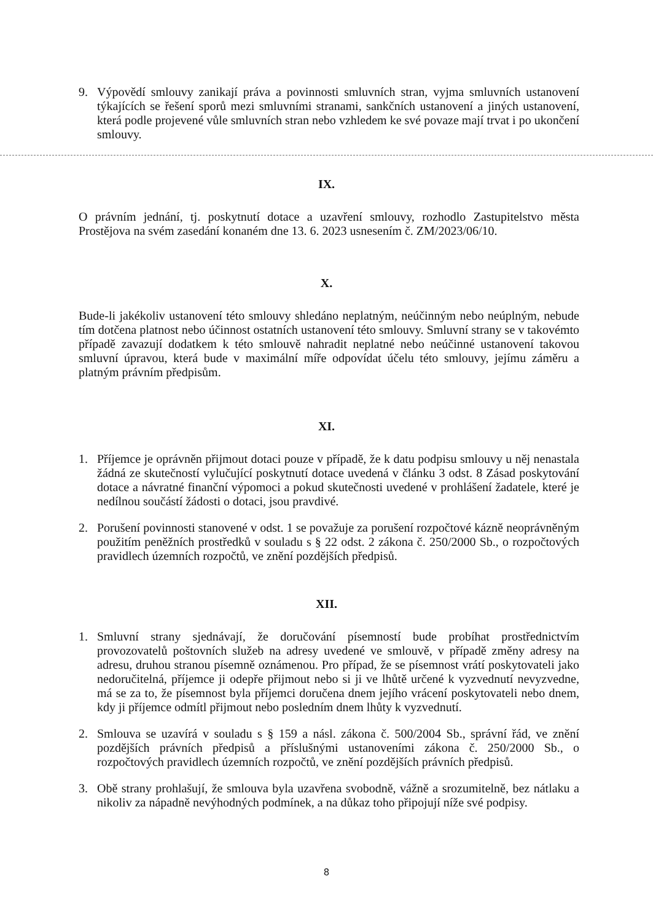9. Výpovědí smlouvy zanikají práva a povinnosti smluvních stran, vyjma smluvních ustanovení týkajících se řešení sporů mezi smluvními stranami, sankčních ustanovení a jiných ustanovení, která podle projevené vůle smluvních stran nebo vzhledem ke své povaze mají trvat i po ukončení smlouvy.
IX.
O právním jednání, tj. poskytnutí dotace a uzavření smlouvy, rozhodlo Zastupitelstvo města Prostějova na svém zasedání konaném dne 13. 6. 2023 usnesením č. ZM/2023/06/10.
X.
Bude-li jakékoliv ustanovení této smlouvy shledáno neplatným, neúčinným nebo neúplným, nebude tím dotčena platnost nebo účinnost ostatních ustanovení této smlouvy. Smluvní strany se v takovémto případě zavazují dodatkem k této smlouvě nahradit neplatné nebo neúčinné ustanovení takovou smluvní úpravou, která bude v maximální míře odpovídat účelu této smlouvy, jejímu záměru a platným právním předpisům.
XI.
1. Příjemce je oprávněn přijmout dotaci pouze v případě, že k datu podpisu smlouvy u něj nenastala žádná ze skutečností vylučující poskytnutí dotace uvedená v článku 3 odst. 8 Zásad poskytování dotace a návratné finanční výpomoci a pokud skutečnosti uvedené v prohlášení žadatele, které je nedílnou součástí žádosti o dotaci, jsou pravdivé.
2. Porušení povinnosti stanovené v odst. 1 se považuje za porušení rozpočtové kázně neoprávněným použitím peněžních prostředků v souladu s § 22 odst. 2 zákona č. 250/2000 Sb., o rozpočtových pravidlech územních rozpočtů, ve znění pozdějších předpisů.
XII.
1. Smluvní strany sjednávají, že doručování písemností bude probíhat prostřednictvím provozovatelů poštovních služeb na adresy uvedené ve smlouvě, v případě změny adresy na adresu, druhou stranou písemně oznámenou. Pro případ, že se písemnost vrátí poskytovateli jako nedoručitelná, příjemce ji odepře přijmout nebo si ji ve lhůtě určené k vyzvednutí nevyzvedne, má se za to, že písemnost byla příjemci doručena dnem jejího vrácení poskytovateli nebo dnem, kdy ji příjemce odmítl přijmout nebo posledním dnem lhůty k vyzvednutí.
2. Smlouva se uzavírá v souladu s § 159 a násl. zákona č. 500/2004 Sb., správní řád, ve znění pozdějších právních předpisů a příslušnými ustanoveními zákona č. 250/2000 Sb., o rozpočtových pravidlech územních rozpočtů, ve znění pozdějších právních předpisů.
3. Obě strany prohlašují, že smlouva byla uzavřena svobodně, vážně a srozumitelně, bez nátlaku a nikoliv za nápadně nevýhodných podmínek, a na důkaz toho připojují níže své podpisy.
8